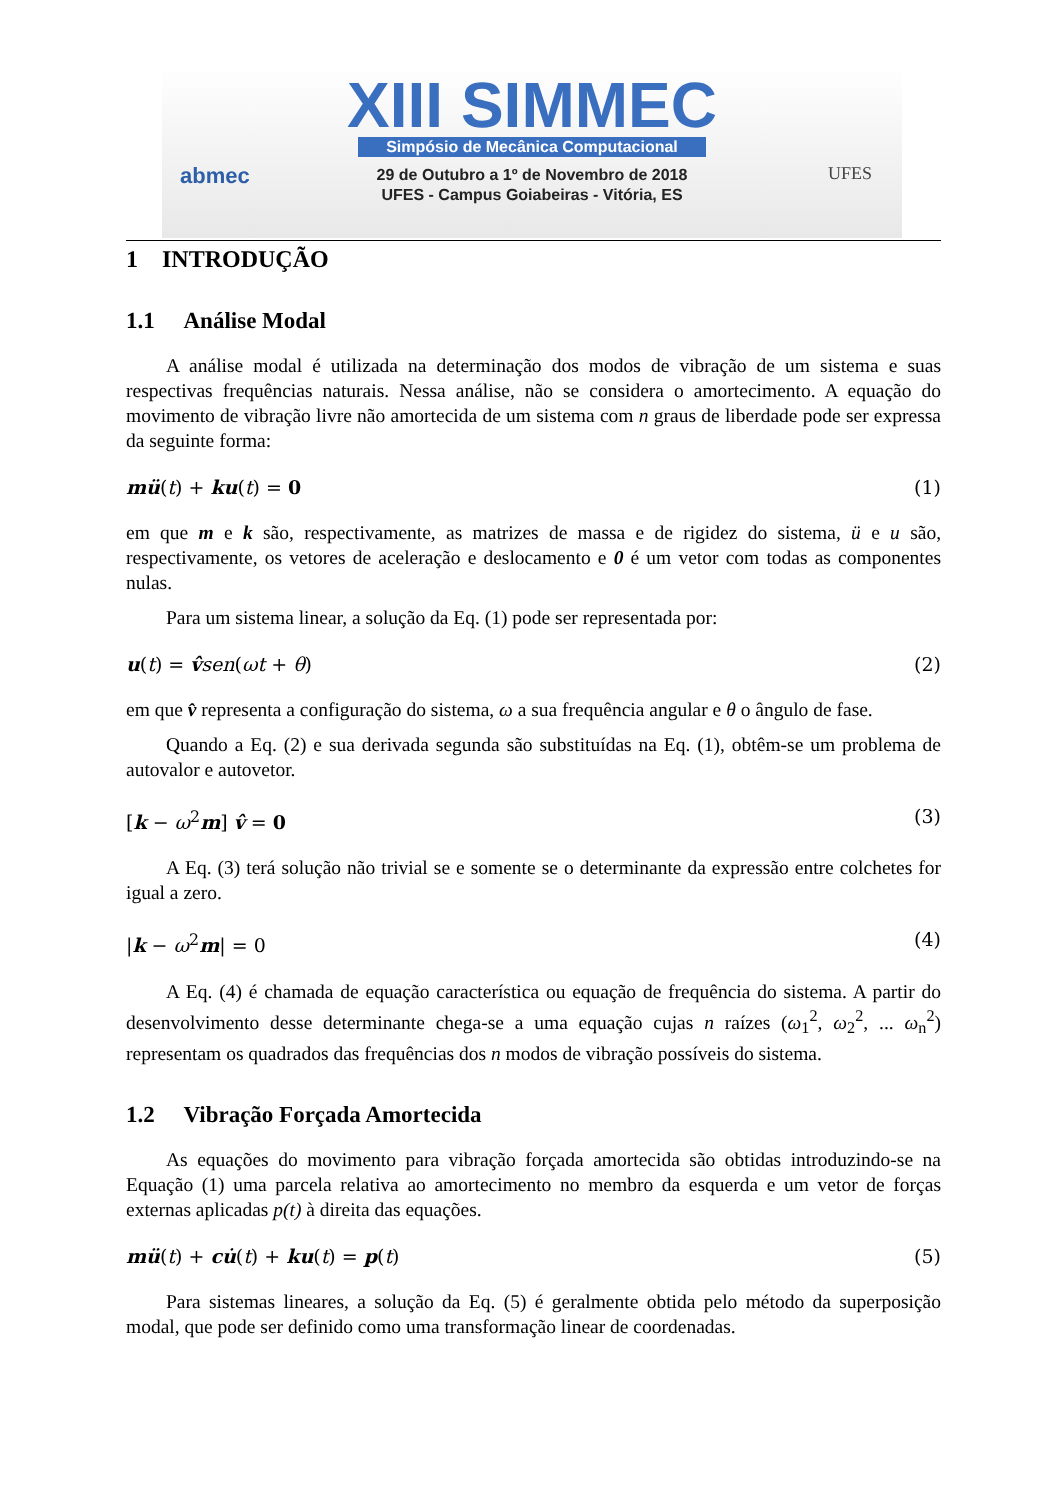abmec UFES
XIII SIMMEC
Simpósio de Mecânica Computacional
29 de Outubro a 1º de Novembro de 2018
UFES - Campus Goiabeiras - Vitória, ES
1 INTRODUÇÃO
1.1 Análise Modal
A análise modal é utilizada na determinação dos modos de vibração de um sistema e suas respectivas frequências naturais. Nessa análise, não se considera o amortecimento. A equação do movimento de vibração livre não amortecida de um sistema com n graus de liberdade pode ser expressa da seguinte forma:
mü(t) + ku(t) = 0 (1)
em que m e k são, respectivamente, as matrizes de massa e de rigidez do sistema, ü e u são, respectivamente, os vetores de aceleração e deslocamento e 0 é um vetor com todas as componentes nulas.
Para um sistema linear, a solução da Eq. (1) pode ser representada por:
u(t) = v̂sen(ωt + θ) (2)
em que v̂ representa a configuração do sistema, ω a sua frequência angular e θ o ângulo de fase.
Quando a Eq. (2) e sua derivada segunda são substituídas na Eq. (1), obtêm-se um problema de autovalor e autovetor.
[k − ω<sup>2</sup>m] v̂ = 0 (3)
A Eq. (3) terá solução não trivial se e somente se o determinante da expressão entre colchetes for igual a zero.
|k − ω<sup>2</sup>m| = 0 (4)
A Eq. (4) é chamada de equação característica ou equação de frequência do sistema. A partir do desenvolvimento desse determinante chega-se a uma equação cujas n raízes (ω<sub>1</sub><sup>2</sup>, ω<sub>2</sub><sup>2</sup>, ... ω<sub>n</sub><sup>2</sup>) representam os quadrados das frequências dos n modos de vibração possíveis do sistema.
1.2 Vibração Forçada Amortecida
As equações do movimento para vibração forçada amortecida são obtidas introduzindo-se na Equação (1) uma parcela relativa ao amortecimento no membro da esquerda e um vetor de forças externas aplicadas p(t) à direita das equações.
mü(t) + cu̇(t) + ku(t) = p(t) (5)
Para sistemas lineares, a solução da Eq. (5) é geralmente obtida pelo método da superposição modal, que pode ser definido como uma transformação linear de coordenadas.